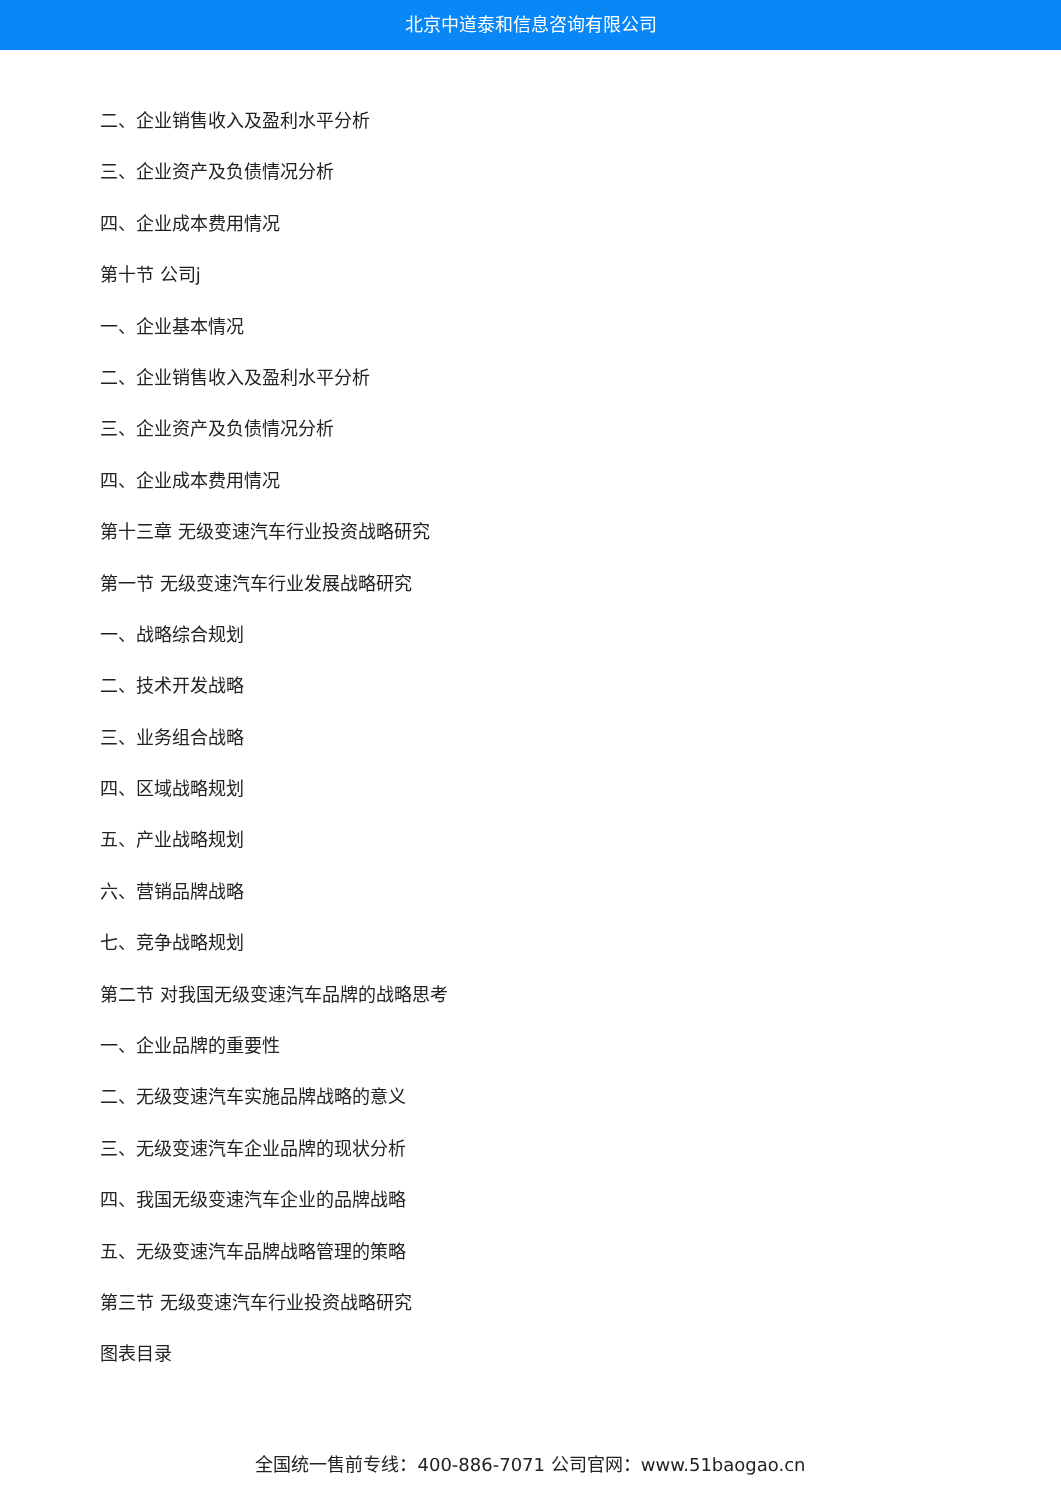北京中道泰和信息咨询有限公司
二、企业销售收入及盈利水平分析
三、企业资产及负债情况分析
四、企业成本费用情况
第十节 公司j
一、企业基本情况
二、企业销售收入及盈利水平分析
三、企业资产及负债情况分析
四、企业成本费用情况
第十三章 无级变速汽车行业投资战略研究
第一节 无级变速汽车行业发展战略研究
一、战略综合规划
二、技术开发战略
三、业务组合战略
四、区域战略规划
五、产业战略规划
六、营销品牌战略
七、竞争战略规划
第二节 对我国无级变速汽车品牌的战略思考
一、企业品牌的重要性
二、无级变速汽车实施品牌战略的意义
三、无级变速汽车企业品牌的现状分析
四、我国无级变速汽车企业的品牌战略
五、无级变速汽车品牌战略管理的策略
第三节 无级变速汽车行业投资战略研究
图表目录
全国统一售前专线：400-886-7071 公司官网：www.51baogao.cn